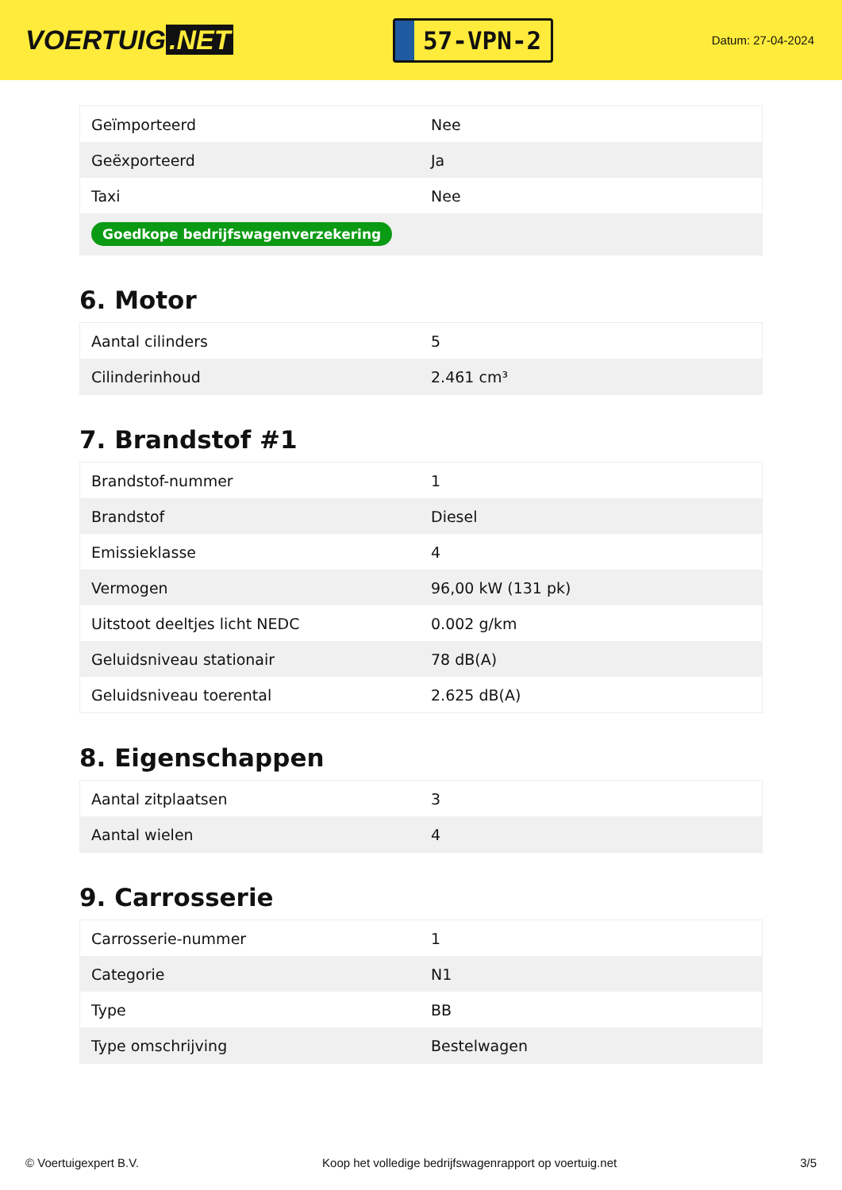VOERTUIG.NET
57-VPN-2
Datum: 27-04-2024
| Geïmporteerd | Nee |
| Geëxporteerd | Ja |
| Taxi | Nee |
| Goedkope bedrijfswagenverzekering | |
6. Motor
| Aantal cilinders | 5 |
| Cilinderinhoud | 2.461 cm³ |
7. Brandstof #1
| Brandstof-nummer | 1 |
| Brandstof | Diesel |
| Emissieklasse | 4 |
| Vermogen | 96,00 kW (131 pk) |
| Uitstoot deeltjes licht NEDC | 0.002 g/km |
| Geluidsniveau stationair | 78 dB(A) |
| Geluidsniveau toerental | 2.625 dB(A) |
8. Eigenschappen
| Aantal zitplaatsen | 3 |
| Aantal wielen | 4 |
9. Carrosserie
| Carrosserie-nummer | 1 |
| Categorie | N1 |
| Type | BB |
| Type omschrijving | Bestelwagen |
© Voertuigexpert B.V. Koop het volledige bedrijfswagenrapport op voertuig.net 3/5